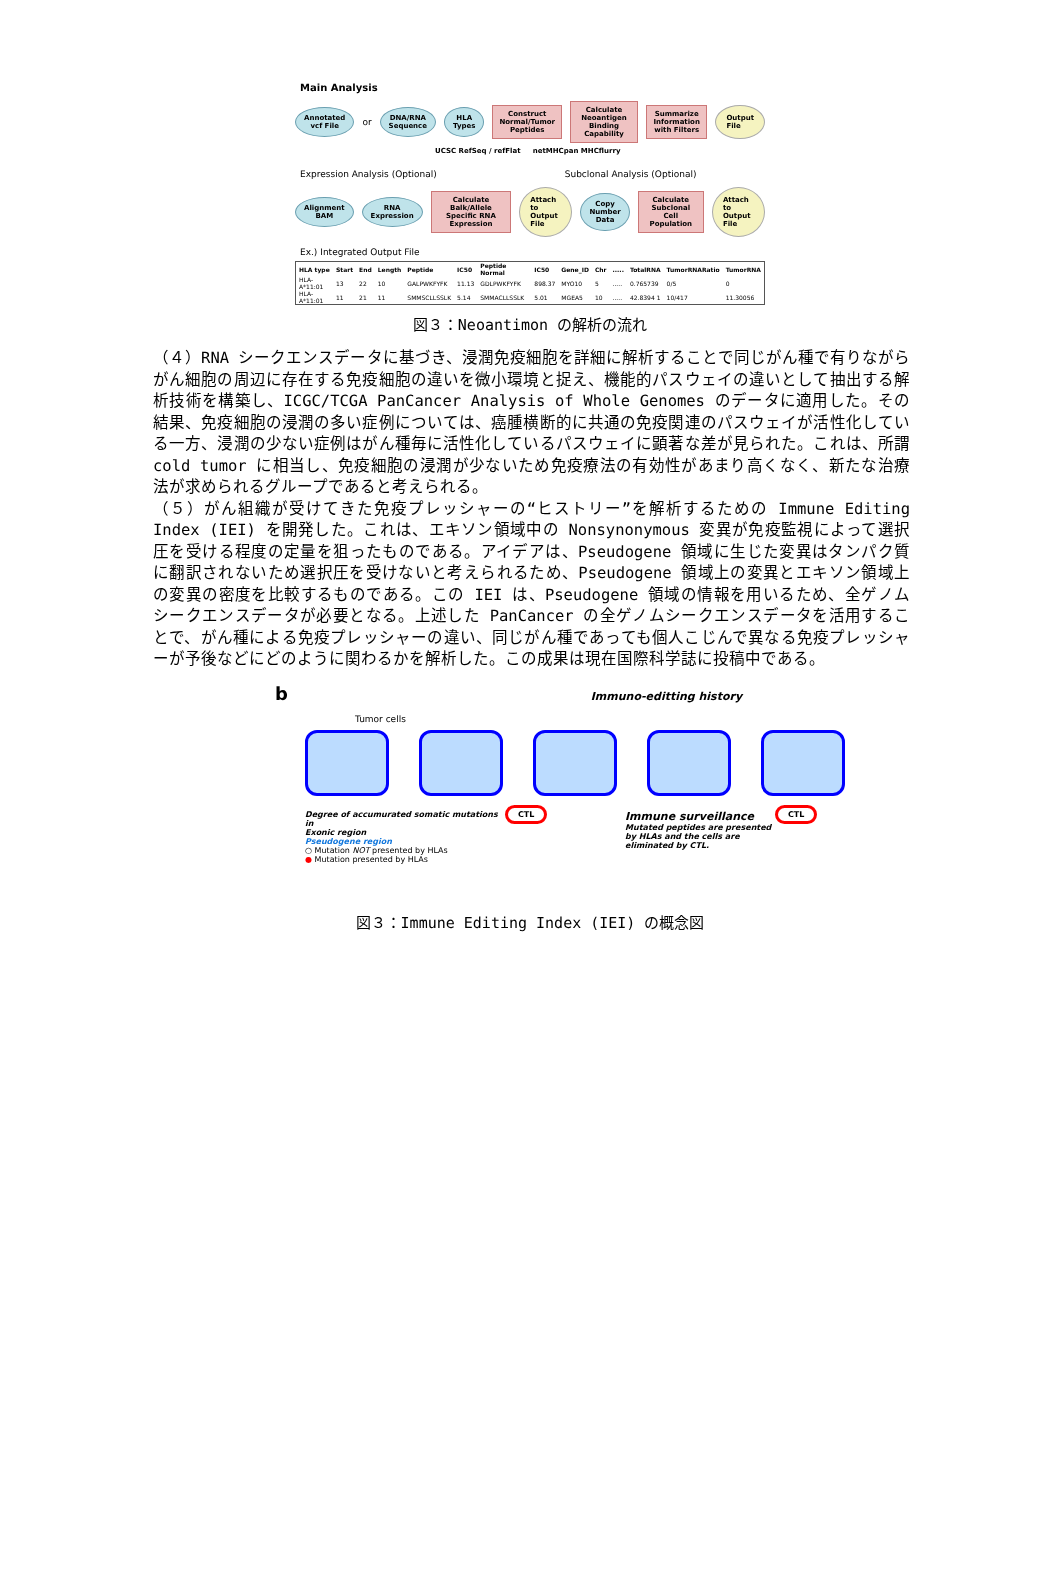Main Analysis
Annotated vcf File or DNA/RNA Sequence HLA Types Construct Normal/Tumor Peptides Calculate Neoantigen Binding Capability Summarize Information with Filters Output File
UCSC RefSeq / refFlat netMHCpan MHCflurry
Expression Analysis (Optional) Subclonal Analysis (Optional)
Alignment BAM RNA Expression Calculate Balk/Allele Specific RNA Expression Attach to Output File Copy Number Data Calculate Subclonal Cell Population Attach to Output File
Ex.) Integrated Output File
| HLA type | Start | End | Length | Peptide | IC50 | Peptide Normal | IC50 | Gene_ID | Chr | ..... | TotalRNA | TumorRNARatio | TumorRNA |
| --- | --- | --- | --- | --- | --- | --- | --- | --- | --- | --- | --- | --- | --- |
| HLA-A*11:01 | 13 | 22 | 10 | GALPWKFYFK | 11.13 | GDLPWKFYFK | 898.37 | MYO10 | 5 | ..... | 0.765739 | 0/5 | 0 |
| HLA-A*11:01 | 11 | 21 | 11 | SMMSCLLSSLK | 5.14 | SMMACLLSSLK | 5.01 | MGEA5 | 10 | ..... | 42.8394 1 | 10/417 | 11.30056 |
図３：Neoantimon の解析の流れ
（４）RNA シークエンスデータに基づき、浸潤免疫細胞を詳細に解析することで同じがん種で有りながらがん細胞の周辺に存在する免疫細胞の違いを微小環境と捉え、機能的パスウェイの違いとして抽出する解析技術を構築し、ICGC/TCGA PanCancer Analysis of Whole Genomes のデータに適用した。その結果、免疫細胞の浸潤の多い症例については、癌腫横断的に共通の免疫関連のパスウェイが活性化している一方、浸潤の少ない症例はがん種毎に活性化しているパスウェイに顕著な差が見られた。これは、所謂 cold tumor に相当し、免疫細胞の浸潤が少ないため免疫療法の有効性があまり高くなく、新たな治療法が求められるグループであると考えられる。
（５）がん組織が受けてきた免疫プレッシャーの“ヒストリー”を解析するための Immune Editing Index (IEI) を開発した。これは、エキソン領域中の Nonsynonymous 変異が免疫監視によって選択圧を受ける程度の定量を狙ったものである。アイデアは、Pseudogene 領域に生じた変異はタンパク質に翻訳されないため選択圧を受けないと考えられるため、Pseudogene 領域上の変異とエキソン領域上の変異の密度を比較するものである。この IEI は、Pseudogene 領域の情報を用いるため、全ゲノムシークエンスデータが必要となる。上述した PanCancer の全ゲノムシークエンスデータを活用することで、がん種による免疫プレッシャーの違い、同じがん種であっても個人こじんで異なる免疫プレッシャーが予後などにどのように関わるかを解析した。この成果は現在国際科学誌に投稿中である。
b Immuno-editting history
Tumor cells
Degree of accumurated somatic mutations in
Exonic region
Pseudogene region
○ Mutation NOT presented by HLAs
● Mutation presented by HLAs
CTL
Immune surveillance
Mutated peptides are presented by HLAs and the cells are eliminated by CTL.
CTL
図３：Immune Editing Index (IEI) の概念図